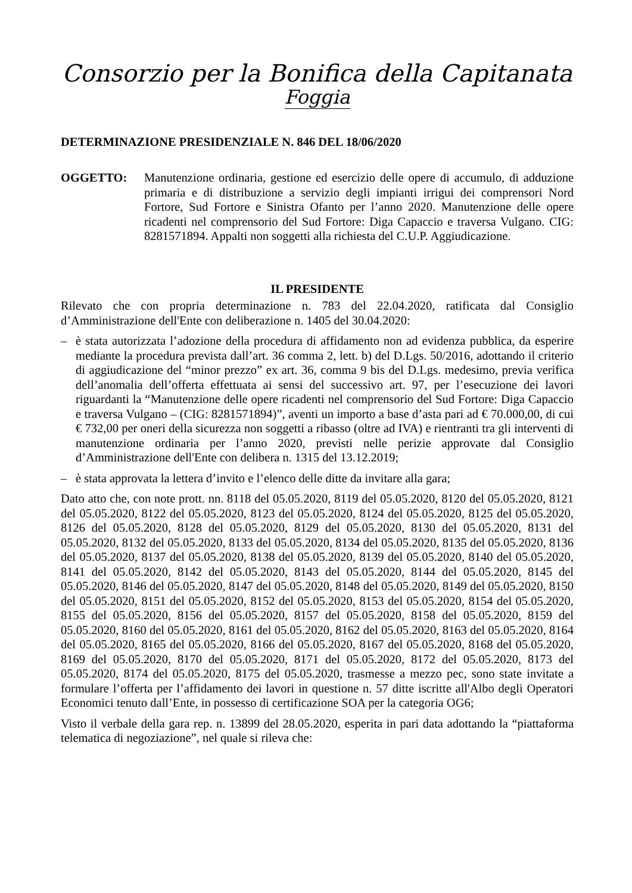Consorzio per la Bonifica della Capitanata
Foggia
DETERMINAZIONE PRESIDENZIALE N. 846 DEL 18/06/2020
OGGETTO: Manutenzione ordinaria, gestione ed esercizio delle opere di accumulo, di adduzione primaria e di distribuzione a servizio degli impianti irrigui dei comprensori Nord Fortore, Sud Fortore e Sinistra Ofanto per l’anno 2020. Manutenzione delle opere ricadenti nel comprensorio del Sud Fortore: Diga Capaccio e traversa Vulgano. CIG: 8281571894. Appalti non soggetti alla richiesta del C.U.P. Aggiudicazione.
IL PRESIDENTE
Rilevato che con propria determinazione n. 783 del 22.04.2020, ratificata dal Consiglio d’Amministrazione dell'Ente con deliberazione n. 1405 del 30.04.2020:
– è stata autorizzata l’adozione della procedura di affidamento non ad evidenza pubblica, da esperire mediante la procedura prevista dall’art. 36 comma 2, lett. b) del D.Lgs. 50/2016, adottando il criterio di aggiudicazione del “minor prezzo” ex art. 36, comma 9 bis del D.Lgs. medesimo, previa verifica dell’anomalia dell’offerta effettuata ai sensi del successivo art. 97, per l’esecuzione dei lavori riguardanti la “Manutenzione delle opere ricadenti nel comprensorio del Sud Fortore: Diga Capaccio e traversa Vulgano – (CIG: 8281571894)”, aventi un importo a base d’asta pari ad € 70.000,00, di cui € 732,00 per oneri della sicurezza non soggetti a ribasso (oltre ad IVA) e rientranti tra gli interventi di manutenzione ordinaria per l’anno 2020, previsti nelle perizie approvate dal Consiglio d’Amministrazione dell'Ente con delibera n. 1315 del 13.12.2019;
– è stata approvata la lettera d’invito e l’elenco delle ditte da invitare alla gara;
Dato atto che, con note prott. nn. 8118 del 05.05.2020, 8119 del 05.05.2020, 8120 del 05.05.2020, 8121 del 05.05.2020, 8122 del 05.05.2020, 8123 del 05.05.2020, 8124 del 05.05.2020, 8125 del 05.05.2020, 8126 del 05.05.2020, 8128 del 05.05.2020, 8129 del 05.05.2020, 8130 del 05.05.2020, 8131 del 05.05.2020, 8132 del 05.05.2020, 8133 del 05.05.2020, 8134 del 05.05.2020, 8135 del 05.05.2020, 8136 del 05.05.2020, 8137 del 05.05.2020, 8138 del 05.05.2020, 8139 del 05.05.2020, 8140 del 05.05.2020, 8141 del 05.05.2020, 8142 del 05.05.2020, 8143 del 05.05.2020, 8144 del 05.05.2020, 8145 del 05.05.2020, 8146 del 05.05.2020, 8147 del 05.05.2020, 8148 del 05.05.2020, 8149 del 05.05.2020, 8150 del 05.05.2020, 8151 del 05.05.2020, 8152 del 05.05.2020, 8153 del 05.05.2020, 8154 del 05.05.2020, 8155 del 05.05.2020, 8156 del 05.05.2020, 8157 del 05.05.2020, 8158 del 05.05.2020, 8159 del 05.05.2020, 8160 del 05.05.2020, 8161 del 05.05.2020, 8162 del 05.05.2020, 8163 del 05.05.2020, 8164 del 05.05.2020, 8165 del 05.05.2020, 8166 del 05.05.2020, 8167 del 05.05.2020, 8168 del 05.05.2020, 8169 del 05.05.2020, 8170 del 05.05.2020, 8171 del 05.05.2020, 8172 del 05.05.2020, 8173 del 05.05.2020, 8174 del 05.05.2020, 8175 del 05.05.2020, trasmesse a mezzo pec, sono state invitate a formulare l’offerta per l’affidamento dei lavori in questione n. 57 ditte iscritte all'Albo degli Operatori Economici tenuto dall’Ente, in possesso di certificazione SOA per la categoria OG6;
Visto il verbale della gara rep. n. 13899 del 28.05.2020, esperita in pari data adottando la “piattaforma telematica di negoziazione”, nel quale si rileva che: